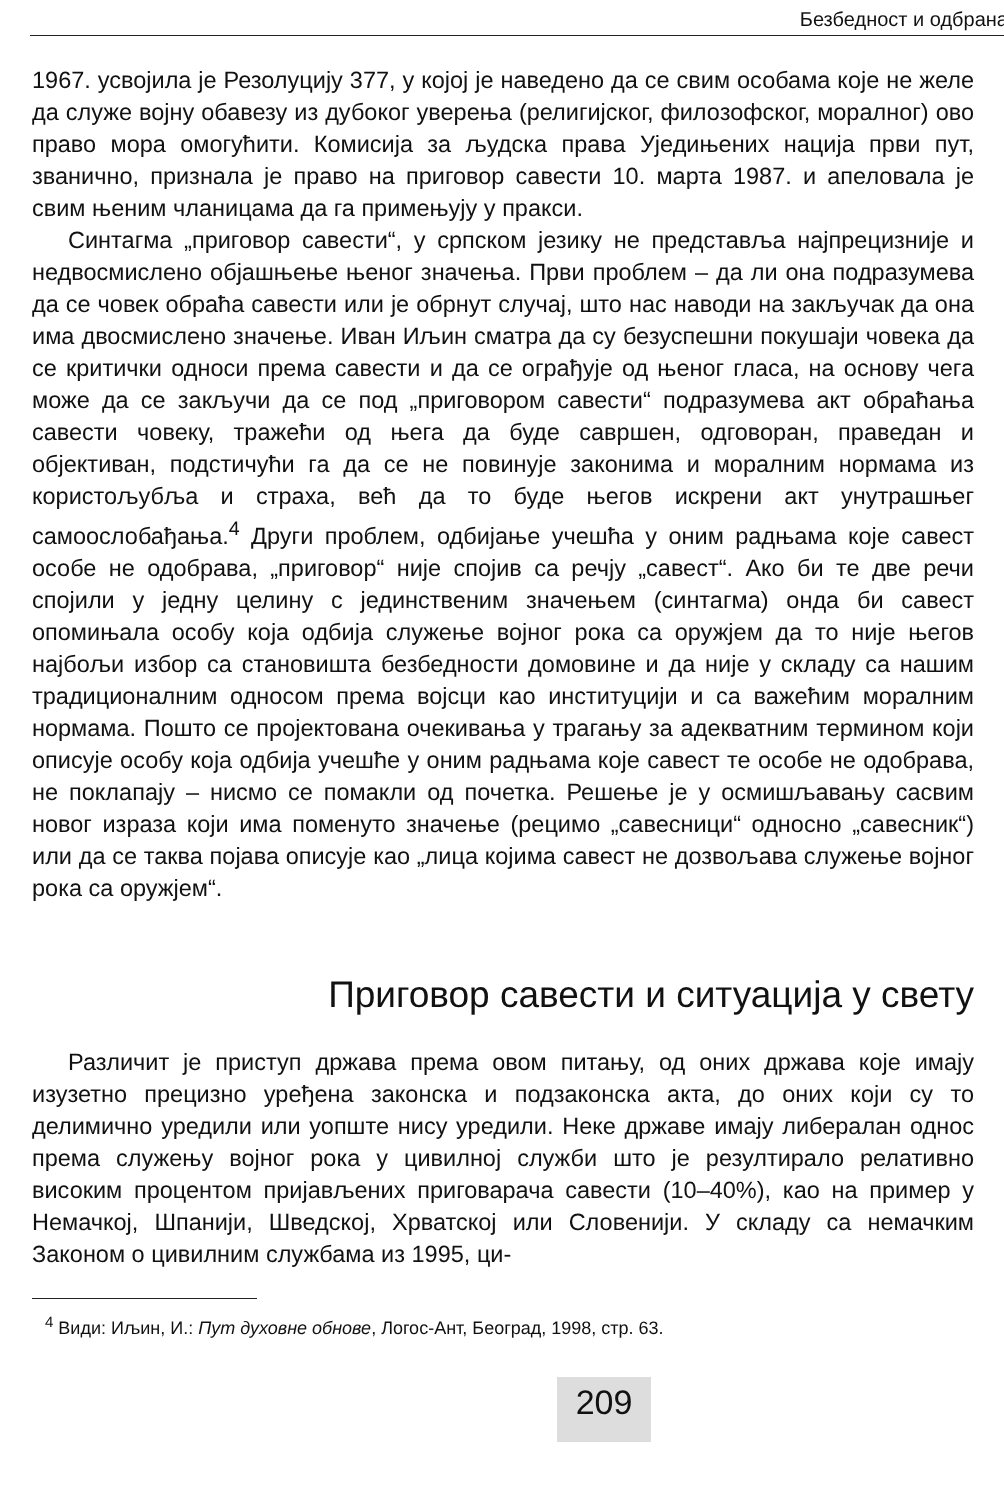Безбедност и одбрана
1967. усвојила је Резолуцију 377, у којој је наведено да се свим особама које не желе да служе војну обавезу из дубоког уверења (религијског, филозофског, моралног) ово право мора омогућити. Комисија за људска права Уједињених нација први пут, званично, признала је право на приговор савести 10. марта 1987. и апеловала је свим њеним чланицама да га примењују у пракси.
Синтагма „приговор савести“, у српском језику не представља најпрецизније и недвосмислено објашњење њеног значења. Први проблем – да ли она подразумева да се човек обраћа савести или је обрнут случај, што нас наводи на закључак да она има двосмислено значење. Иван Иљин сматра да су безуспешни покушаји човека да се критички односи према савести и да се ограђује од њеног гласа, на основу чега може да се закључи да се под „приговором савести“ подразумева акт обраћања савести човеку, тражећи од њега да буде савршен, одговоран, праведан и објективан, подстичући га да се не повинује законима и моралним нормама из користољубља и страха, већ да то буде његов искрени акт унутрашњег самоослобађања.<sup>4</sup> Други проблем, одбијање учешћа у оним радњама које савест особе не одобрава, „приговор“ није спојив са речју „савест“. Ако би те две речи спојили у једну целину с јединственим значењем (синтагма) онда би савест опомињала особу која одбија служење војног рока са оружјем да то није његов најбољи избор са становишта безбедности домовине и да није у складу са нашим традиционалним односом према војсци као институцији и са важећим моралним нормама. Пошто се пројектована очекивања у трагању за адекватним термином који описује особу која одбија учешће у оним радњама које савест те особе не одобрава, не поклапају – нисмо се помакли од почетка. Решење је у осмишљавању сасвим новог израза који има поменуто значење (рецимо „савесници“ односно „савесник“) или да се таква појава описује као „лица којима савест не дозвољава служење војног рока са оружјем“.
Приговор савести и ситуација у свету
Различит је приступ држава према овом питању, од оних држава које имају изузетно прецизно уређена законска и подзаконска акта, до оних који су то делимично уредили или уопште нису уредили. Неке државе имају либералан однос према служењу војног рока у цивилној служби што је резултирало релативно високим процентом пријављених приговарача савести (10–40%), као на пример у Немачкој, Шпанији, Шведској, Хрватској или Словенији. У складу са немачким Законом о цивилним службама из 1995, ци-
<sup>4</sup> Види: Иљин, И.: Пут духовне обнове, Логос-Ант, Београд, 1998, стр. 63.
209